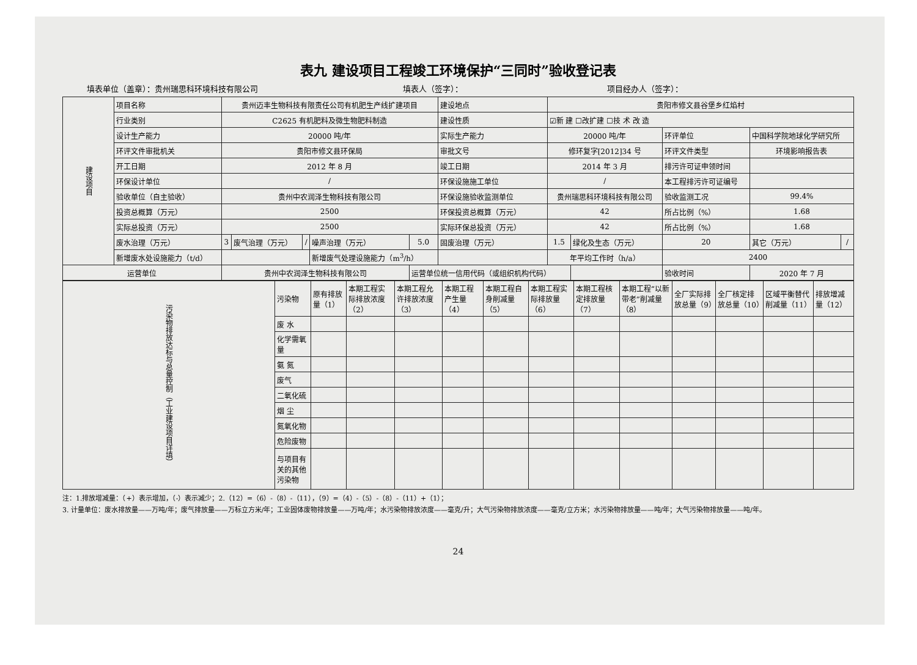表九 建设项目工程竣工环境保护“三同时”验收登记表
填表单位（盖章）：贵州瑞思科环境科技有限公司 填表人（签字）： 项目经办人（签字）：
| 建设项目 | 项目名称 | 贵州迈丰生物科技有限责任公司有机肥生产线扩建项目 | | | | | 建设地点 | 贵阳市修文县谷堡乡红焰村 | | | | | |
| | 行业类别 | C2625 有机肥料及微生物肥料制造 | | | | | 建设性质 | ☑新 建 ☐改扩建 ☐技 术 改 造 | | | | | |
| | 设计生产能力 | 20000 吨/年 | | | | | 实际生产能力 | 20000 吨/年 | | 环评单位 | | 中国科学院地球化学研究所 | |
| | 环评文件审批机关 | 贵阳市修文县环保局 | | | | | 审批文号 | 修环复字[2012]34 号 | | 环评文件类型 | | 环境影响报告表 | |
| | 开工日期 | 2012 年 8 月 | | | | | 竣工日期 | 2014 年 3 月 | | 排污许可证申领时间 | | | |
| | 环保设计单位 | / | | | | | 环保设施施工单位 | / | | 本工程排污许可证编号 | | | |
| | 验收单位（自主验收） | 贵州中农润泽生物科技有限公司 | | | | | 环保设施验收监测单位 | 贵州瑞思科环境科技有限公司 | | 验收监测工况 | | 99.4% | |
| | 投资总概算（万元） | 2500 | | | | | 环保投资总概算（万元） | 42 | | 所占比例（%） | | 1.68 | |
| | 实际总投资（万元） | 2500 | | | | | 实际环保总投资（万元） | 42 | | 所占比例（%） | | 1.68 | |
| | 废水治理（万元） | 3 | 废气治理（万元） | / | 噪声治理（万元） | 5.0 | 固废治理（万元） | 1.5 | 绿化及生态（万元） | 20 | | 其它（万元） | / |
| | 新增废水处设施能力（t/d） | | | | 新增废气处理设施能力（m<sup>3</sup>/h） | | | 年平均工作时（h/a） | | 2400 | | | |
| 运营单位 | | 贵州中农润泽生物科技有限公司 | | | | 运营单位统一信用代码（或组织机构代码） | | | | | 验收时间 | 2020 年 7 月 | |
| 污染物排放达标与总量控制（工业建设项目详填） | 污染物 | 原有排放量（1） | 本期工程实际排放浓度（2） | 本期工程允许排放浓度（3） | 本期工程产生量（4） | 本期工程自身削减量（5） | 本期工程实际排放量（6） | 本期工程核定排放量（7） | 本期工程“以新带老”削减量（8） | 全厂实际排放总量（9） | 全厂核定排放总量（10） | 区域平衡替代削减量（11） | 排放增减量（12） |
| | 废 水 | | | | | | | | | | | | |
| | 化学需氧量 | | | | | | | | | | | | |
| | 氨 氮 | | | | | | | | | | | | |
| | 废气 | | | | | | | | | | | | |
| | 二氧化硫 | | | | | | | | | | | | |
| | 烟 尘 | | | | | | | | | | | | |
| | 氮氧化物 | | | | | | | | | | | | |
| | 危险废物 | | | | | | | | | | | | |
| | 与项目有关的其他污染物 | | | | | | | | | | | | |
注：1.排放增减量：（+）表示增加，（-）表示减少；2.（12）=（6）-（8）-（11），（9）=（4）-（5）-（8）-（11）+（1）；
3. 计量单位：废水排放量——万吨/年；废气排放量——万标立方米/年；工业固体废物排放量——万吨/年；水污染物排放浓度——毫克/升；大气污染物排放浓度——毫克/立方米；水污染物排放量——吨/年；大气污染物排放量——吨/年。
24